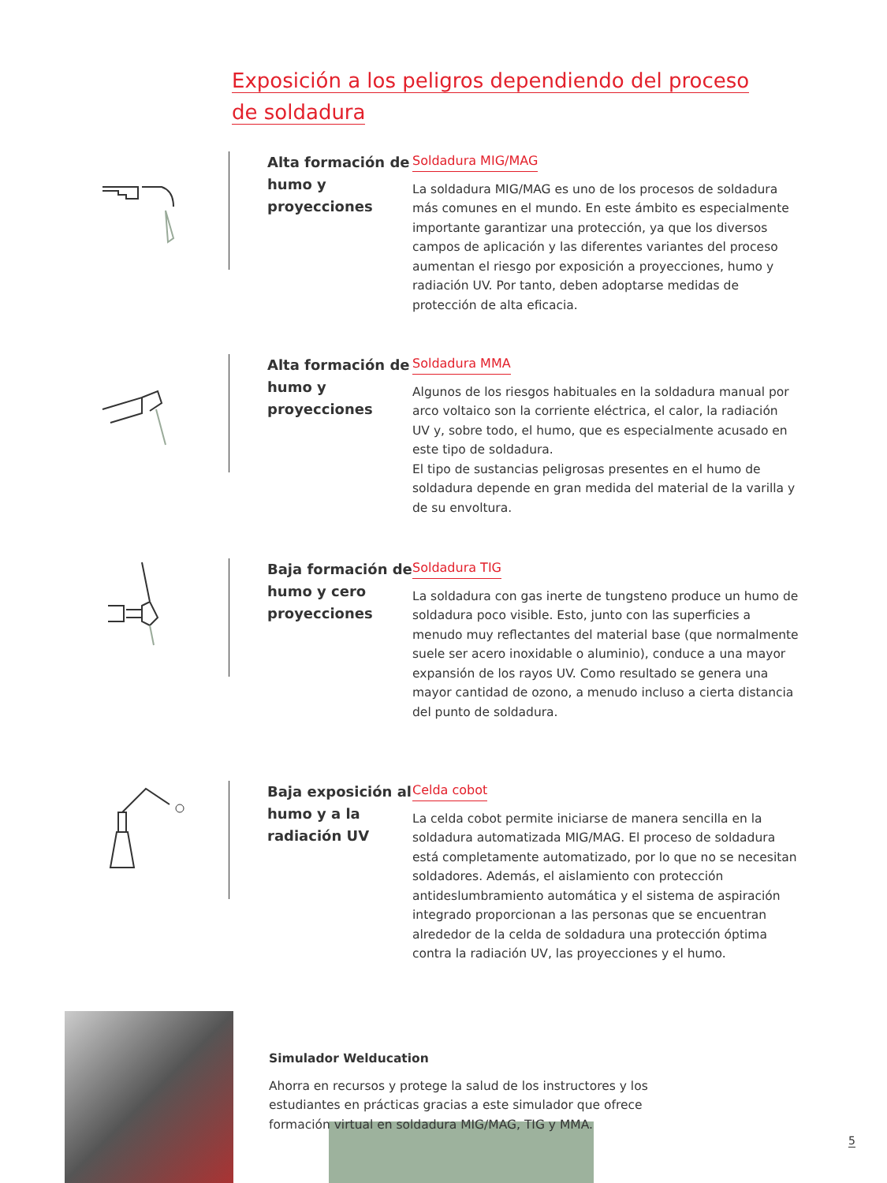Exposición a los peligros dependiendo del proceso
de soldadura
Alta formación de humo y proyecciones
Soldadura MIG/MAG
La soldadura MIG/MAG es uno de los procesos de soldadura más comunes en el mundo. En este ámbito es especialmente importante garantizar una protección, ya que los diversos campos de aplicación y las diferentes variantes del proceso aumentan el riesgo por exposición a proyecciones, humo y radiación UV. Por tanto, deben adoptarse medidas de protección de alta eficacia.
Alta formación de humo y proyecciones
Soldadura MMA
Algunos de los riesgos habituales en la soldadura manual por arco voltaico son la corriente eléctrica, el calor, la radiación UV y, sobre todo, el humo, que es especialmente acusado en este tipo de soldadura.
El tipo de sustancias peligrosas presentes en el humo de soldadura depende en gran medida del material de la varilla y de su envoltura.
Baja formación de humo y cero proyecciones
Soldadura TIG
La soldadura con gas inerte de tungsteno produce un humo de soldadura poco visible. Esto, junto con las superficies a menudo muy reflectantes del material base (que normalmente suele ser acero inoxidable o aluminio), conduce a una mayor expansión de los rayos UV. Como resultado se genera una mayor cantidad de ozono, a menudo incluso a cierta distancia del punto de soldadura.
Baja exposición al humo y a la radiación UV
Celda cobot
La celda cobot permite iniciarse de manera sencilla en la soldadura automatizada MIG/MAG. El proceso de soldadura está completamente automatizado, por lo que no se necesitan soldadores. Además, el aislamiento con protección antideslumbramiento automática y el sistema de aspiración integrado proporcionan a las personas que se encuentran alrededor de la celda de soldadura una protección óptima contra la radiación UV, las proyecciones y el humo.
Simulador Welducation
Ahorra en recursos y protege la salud de los instructores y los estudiantes en prácticas gracias a este simulador que ofrece formación virtual en soldadura MIG/MAG, TIG y MMA.
5